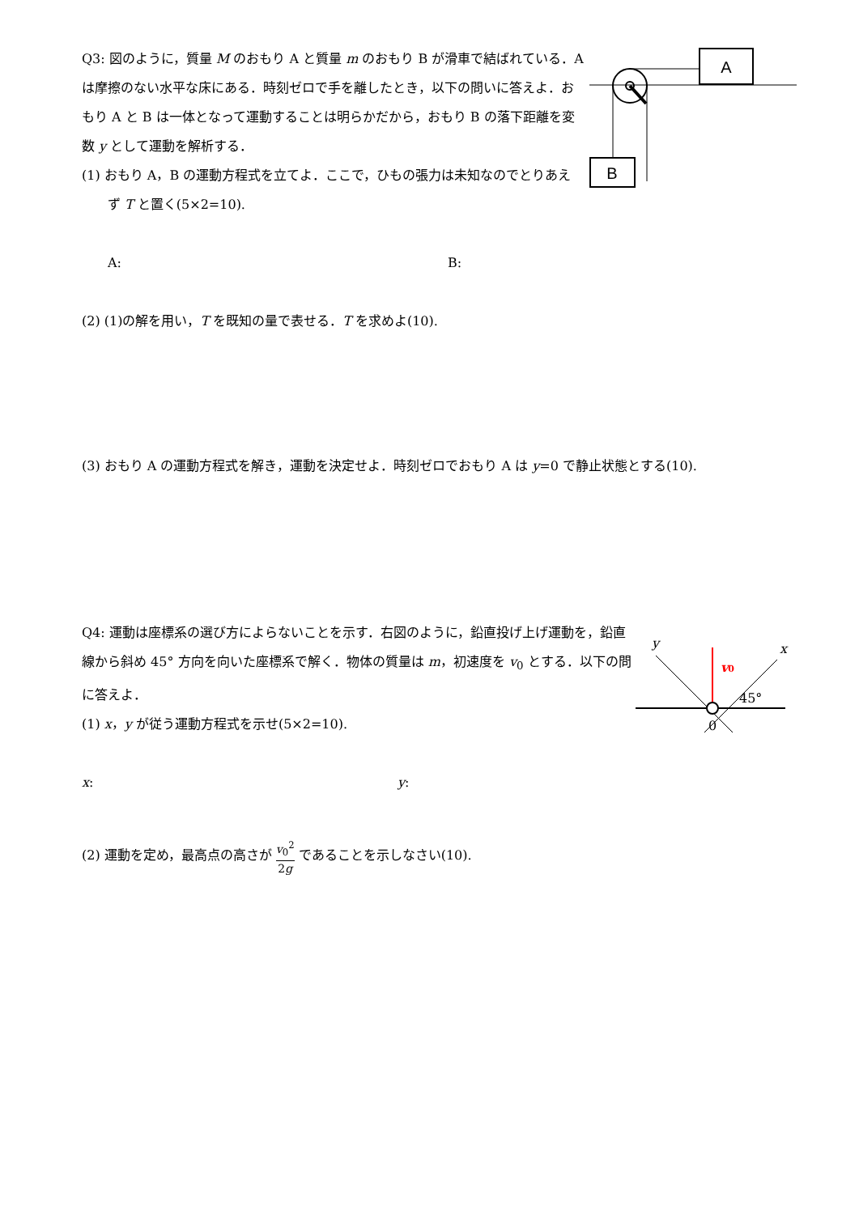A
B
Q3: 図のように，質量 M のおもり A と質量 m のおもり B が滑車で結ばれている．A は摩擦のない水平な床にある．時刻ゼロで手を離したとき，以下の問いに答えよ．おもり A と B は一体となって運動することは明らかだから，おもり B の落下距離を変数 y として運動を解析する．
(1) おもり A，B の運動方程式を立てよ．ここで，ひもの張力は未知なのでとりあえず T と置く(5×2=10).
A: B:
(2) (1)の解を用い，T を既知の量で表せる．T を求めよ(10).
(3) おもり A の運動方程式を解き，運動を決定せよ．時刻ゼロでおもり A は y=0 で静止状態とする(10).
y
x
v0
45°
0
Q4: 運動は座標系の選び方によらないことを示す．右図のように，鉛直投げ上げ運動を，鉛直線から斜め 45° 方向を向いた座標系で解く．物体の質量は m，初速度を v<sub>0</sub> とする．以下の問に答えよ．
(1) x，y が従う運動方程式を示せ(5×2=10).
x: y:
(2) 運動を定め，最高点の高さが v<sub>0</sub><sup>2</sup> 2g であることを示しなさい(10).